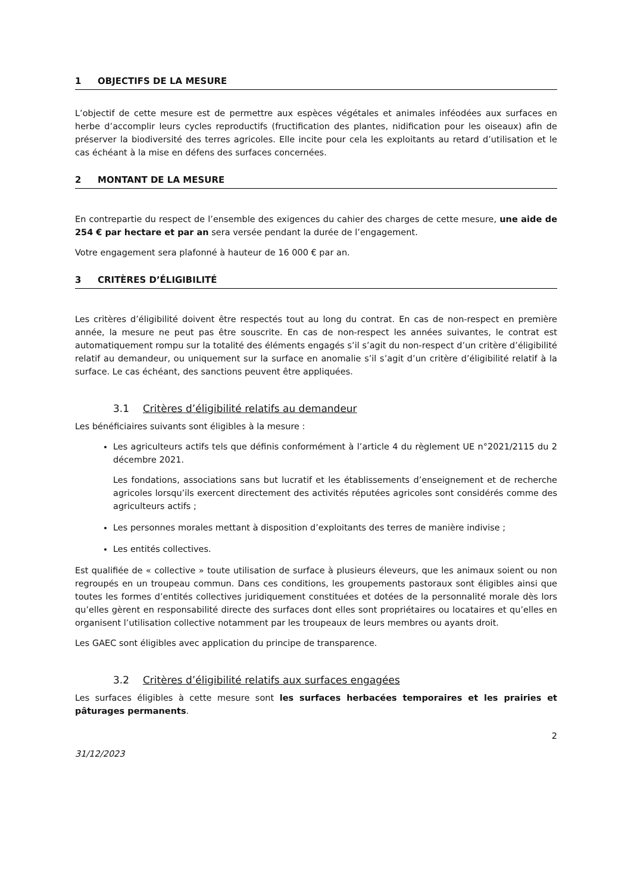1 OBJECTIFS DE LA MESURE
L’objectif de cette mesure est de permettre aux espèces végétales et animales inféodées aux surfaces en herbe d’accomplir leurs cycles reproductifs (fructification des plantes, nidification pour les oiseaux) afin de préserver la biodiversité des terres agricoles. Elle incite pour cela les exploitants au retard d’utilisation et le cas échéant à la mise en défens des surfaces concernées.
2 MONTANT DE LA MESURE
En contrepartie du respect de l’ensemble des exigences du cahier des charges de cette mesure, une aide de 254 € par hectare et par an sera versée pendant la durée de l’engagement.
Votre engagement sera plafonné à hauteur de 16 000 € par an.
3 CRITÈRES D’ÉLIGIBILITÉ
Les critères d’éligibilité doivent être respectés tout au long du contrat. En cas de non-respect en première année, la mesure ne peut pas être souscrite. En cas de non-respect les années suivantes, le contrat est automatiquement rompu sur la totalité des éléments engagés s’il s’agit du non-respect d’un critère d’éligibilité relatif au demandeur, ou uniquement sur la surface en anomalie s’il s’agit d’un critère d’éligibilité relatif à la surface. Le cas échéant, des sanctions peuvent être appliquées.
3.1 Critères d’éligibilité relatifs au demandeur
Les bénéficiaires suivants sont éligibles à la mesure :
Les agriculteurs actifs tels que définis conformément à l’article 4 du règlement UE n°2021/2115 du 2 décembre 2021.
Les fondations, associations sans but lucratif et les établissements d’enseignement et de recherche agricoles lorsqu’ils exercent directement des activités réputées agricoles sont considérés comme des agriculteurs actifs ;
Les personnes morales mettant à disposition d’exploitants des terres de manière indivise ;
Les entités collectives.
Est qualifiée de « collective » toute utilisation de surface à plusieurs éleveurs, que les animaux soient ou non regroupés en un troupeau commun. Dans ces conditions, les groupements pastoraux sont éligibles ainsi que toutes les formes d’entités collectives juridiquement constituées et dotées de la personnalité morale dès lors qu’elles gèrent en responsabilité directe des surfaces dont elles sont propriétaires ou locataires et qu’elles en organisent l’utilisation collective notamment par les troupeaux de leurs membres ou ayants droit.
Les GAEC sont éligibles avec application du principe de transparence.
3.2 Critères d’éligibilité relatifs aux surfaces engagées
Les surfaces éligibles à cette mesure sont les surfaces herbacées temporaires et les prairies et pâturages permanents.
31/12/2023 2